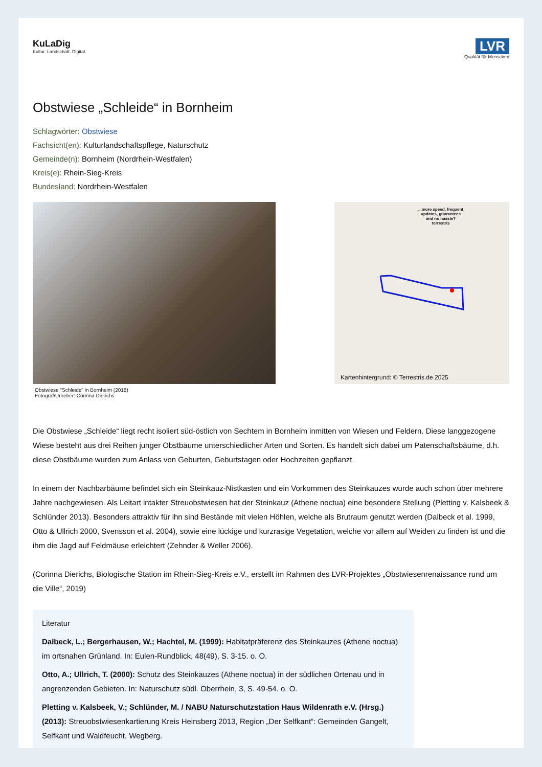KuLaDig
Kultur. Landschaft. Digital.
LVR
Qualität für Menschen
Obstwiese „Schleide“ in Bornheim
Schlagwörter: Obstwiese
Fachsicht(en): Kulturlandschaftspflege, Naturschutz
Gemeinde(n): Bornheim (Nordrhein-Westfalen)
Kreis(e): Rhein-Sieg-Kreis
Bundesland: Nordrhein-Westfalen
Obstwiese "Schleide" in Bornheim (2018)
Fotograf/Urheber: Corinna Dierichs
...more speed, frequent
updates, guarantees
and no hassle?
terrestris
Kartenhintergrund: © Terrestris.de 2025
Die Obstwiese „Schleide“ liegt recht isoliert süd-östlich von Sechtem in Bornheim inmitten von Wiesen und Feldern. Diese langgezogene Wiese besteht aus drei Reihen junger Obstbäume unterschiedlicher Arten und Sorten. Es handelt sich dabei um Patenschaftsbäume, d.h. diese Obstbäume wurden zum Anlass von Geburten, Geburtstagen oder Hochzeiten gepflanzt.
In einem der Nachbarbäume befindet sich ein Steinkauz-Nistkasten und ein Vorkommen des Steinkauzes wurde auch schon über mehrere Jahre nachgewiesen. Als Leitart intakter Streuobstwiesen hat der Steinkauz (Athene noctua) eine besondere Stellung (Pletting v. Kalsbeek & Schlünder 2013). Besonders attraktiv für ihn sind Bestände mit vielen Höhlen, welche als Brutraum genutzt werden (Dalbeck et al. 1999, Otto & Ullrich 2000, Svensson et al. 2004), sowie eine lückige und kurzrasige Vegetation, welche vor allem auf Weiden zu finden ist und die ihm die Jagd auf Feldmäuse erleichtert (Zehnder & Weller 2006).
(Corinna Dierichs, Biologische Station im Rhein-Sieg-Kreis e.V., erstellt im Rahmen des LVR-Projektes „Obstwiesenrenaissance rund um die Ville“, 2019)
Literatur
Dalbeck, L.; Bergerhausen, W.; Hachtel, M. (1999): Habitatpräferenz des Steinkauzes (Athene noctua) im ortsnahen Grünland. In: Eulen-Rundblick, 48(49), S. 3-15. o. O.
Otto, A.; Ullrich, T. (2000): Schutz des Steinkauzes (Athene noctua) in der südlichen Ortenau und in angrenzenden Gebieten. In: Naturschutz südl. Oberrhein, 3, S. 49-54. o. O.
Pletting v. Kalsbeek, V.; Schlünder, M. / NABU Naturschutzstation Haus Wildenrath e.V. (Hrsg.) (2013): Streuobstwiesenkartierung Kreis Heinsberg 2013, Region „Der Selfkant“: Gemeinden Gangelt, Selfkant und Waldfeucht. Wegberg.